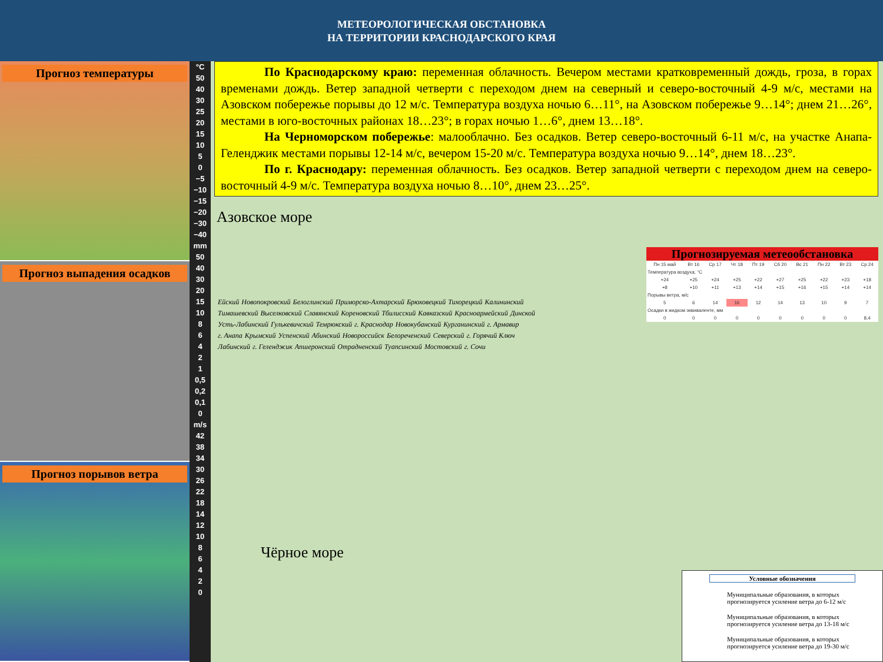МЕТЕОРОЛОГИЧЕСКАЯ ОБСТАНОВКА
НА ТЕРРИТОРИИ КРАСНОДАРСКОГО КРАЯ
Прогноз температуры
Прогноз выпадения осадков
Прогноз порывов ветра
°C
50
40
30
25
20
15
10
5
0
−5
−10
−15
−20
−30
−40
mm
50
40
30
20
15
10
8
6
4
2
1
0,5
0,2
0,1
0
m/s
42
38
34
30
26
22
18
14
12
10
8
6
4
2
0
По Краснодарскому краю: переменная облачность. Вечером местами кратковременный дождь, гроза, в горах временами дождь. Ветер западной четверти с переходом днем на северный и северо-восточный 4-9 м/с, местами на Азовском побережье порывы до 12 м/с. Температура воздуха ночью 6…11°, на Азовском побережье 9…14°; днем 21…26°, местами в юго-восточных районах 18…23°; в горах ночью 1…6°, днем 13…18°.
На Черноморском побережье: малооблачно. Без осадков. Ветер северо-восточный 6-11 м/с, на участке Анапа-Геленджик местами порывы 12-14 м/с, вечером 15-20 м/с. Температура воздуха ночью 9…14°, днем 18…23°.
По г. Краснодару: переменная облачность. Без осадков. Ветер западной четверти с переходом днем на северо-восточный 4-9 м/с. Температура воздуха ночью 8…10°, днем 23…25°.
Азовское море
Чёрное море
Ейский Новопокровский Белоглинский Приморско-Ахтарский Брюховецкий Тихорецкий Калининский Тимашевский Выселковский Славянский Кореновский Тбилисский Кавказский Красноармейский Динской Усть-Лабинский Гулькевичский Темрюкский г. Краснодар Новокубанский Курганинский г. Армавир г. Анапа Крымский Успенский Абинский Новороссийск Белореченский Северский г. Горячий Ключ Лабинский г. Геленджик Апшеронский Отрадненский Туапсинский Мостовский г. Сочи
Прогнозируемая метеообстановка
| Пн 15 май | Вт 16 | Ср 17 | Чт 18 | Пт 19 | Сб 20 | Вс 21 | Пн 22 | Вт 23 | Ср 24 |
| Температура воздуха, °C | | | | | | | | | |
| +24 | +25 | +24 | +25 | +22 | +27 | +25 | +22 | +23 | +18 |
| +8 | +10 | +11 | +13 | +14 | +15 | +16 | +15 | +14 | +14 |
| Порывы ветра, м/с | | | | | | | | | |
| 5 | 6 | 14 | 16 | 12 | 14 | 13 | 10 | 9 | 7 |
| Осадки в жидком эквиваленте, мм | | | | | | | | | |
| 0 | 0 | 0 | 0 | 0 | 0 | 0 | 0 | 0 | 8,4 |
Условные обозначения
Муниципальные образования, в которых прогнозируется усиление ветра до 6-12 м/с
Муниципальные образования, в которых прогнозируется усиление ветра до 13-18 м/с
Муниципальные образования, в которых прогнозируется усиление ветра до 19-30 м/с